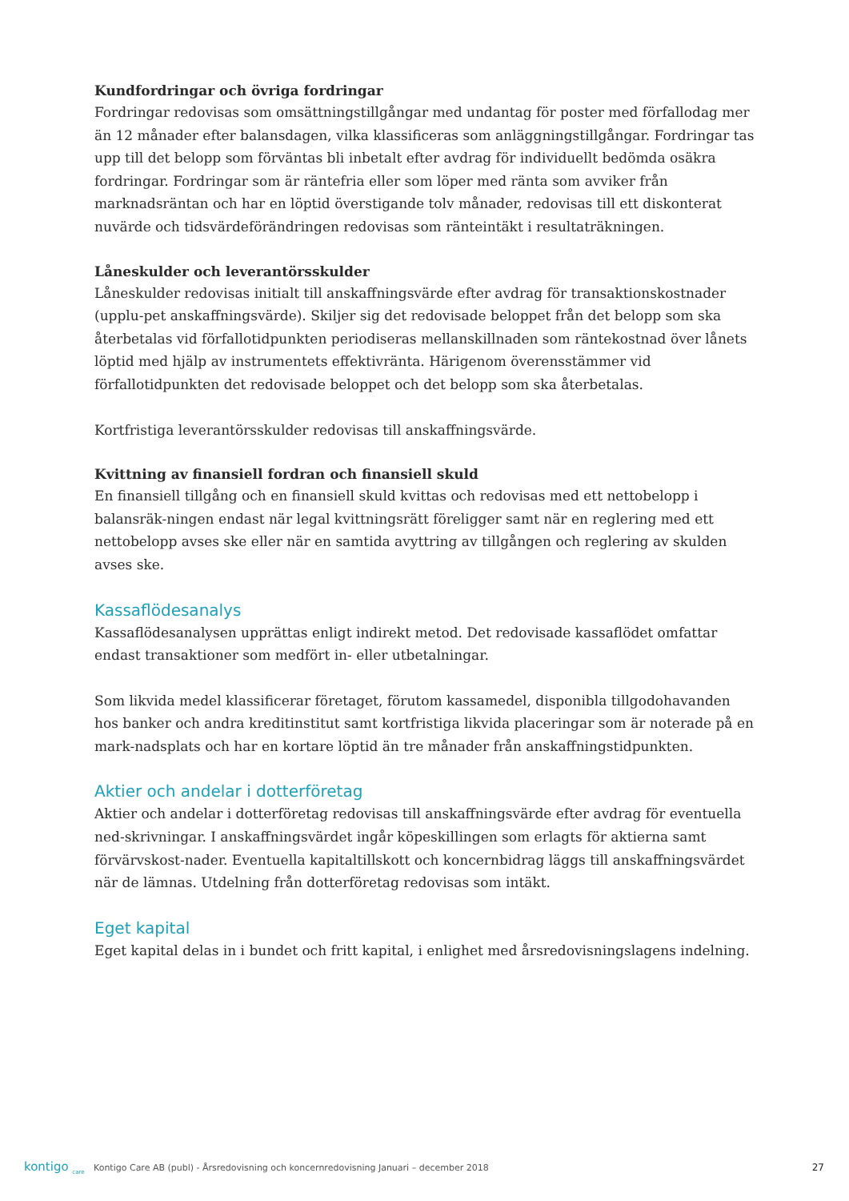Kundfordringar och övriga fordringar
Fordringar redovisas som omsättningstillgångar med undantag för poster med förfallodag mer än 12 månader efter balansdagen, vilka klassificeras som anläggningstillgångar. Fordringar tas upp till det belopp som förväntas bli inbetalt efter avdrag för individuellt bedömda osäkra fordringar. Fordringar som är räntefria eller som löper med ränta som avviker från marknadsräntan och har en löptid överstigande tolv månader, redovisas till ett diskonterat nuvärde och tidsvärdeförändringen redovisas som ränteintäkt i resultaträkningen.
Låneskulder och leverantörsskulder
Låneskulder redovisas initialt till anskaffningsvärde efter avdrag för transaktionskostnader (upplu-pet anskaffningsvärde). Skiljer sig det redovisade beloppet från det belopp som ska återbetalas vid förfallotidpunkten periodiseras mellanskillnaden som räntekostnad över lånets löptid med hjälp av instrumentets effektivränta. Härigenom överensstämmer vid förfallotidpunkten det redovisade beloppet och det belopp som ska återbetalas.
Kortfristiga leverantörsskulder redovisas till anskaffningsvärde.
Kvittning av finansiell fordran och finansiell skuld
En finansiell tillgång och en finansiell skuld kvittas och redovisas med ett nettobelopp i balansräk-ningen endast när legal kvittningsrätt föreligger samt när en reglering med ett nettobelopp avses ske eller när en samtida avyttring av tillgången och reglering av skulden avses ske.
Kassaflödesanalys
Kassaflödesanalysen upprättas enligt indirekt metod. Det redovisade kassaflödet omfattar endast transaktioner som medfört in- eller utbetalningar.
Som likvida medel klassificerar företaget, förutom kassamedel, disponibla tillgodohavanden hos banker och andra kreditinstitut samt kortfristiga likvida placeringar som är noterade på en mark-nadsplats och har en kortare löptid än tre månader från anskaffningstidpunkten.
Aktier och andelar i dotterföretag
Aktier och andelar i dotterföretag redovisas till anskaffningsvärde efter avdrag för eventuella ned-skrivningar. I anskaffningsvärdet ingår köpeskillingen som erlagts för aktierna samt förvärvskost-nader. Eventuella kapitaltillskott och koncernbidrag läggs till anskaffningsvärdet när de lämnas. Utdelning från dotterföretag redovisas som intäkt.
Eget kapital
Eget kapital delas in i bundet och fritt kapital, i enlighet med årsredovisningslagens indelning.
kontigo <sub>care</sub> Kontigo Care AB (publ) - Årsredovisning och koncernredovisning Januari – december 2018 27